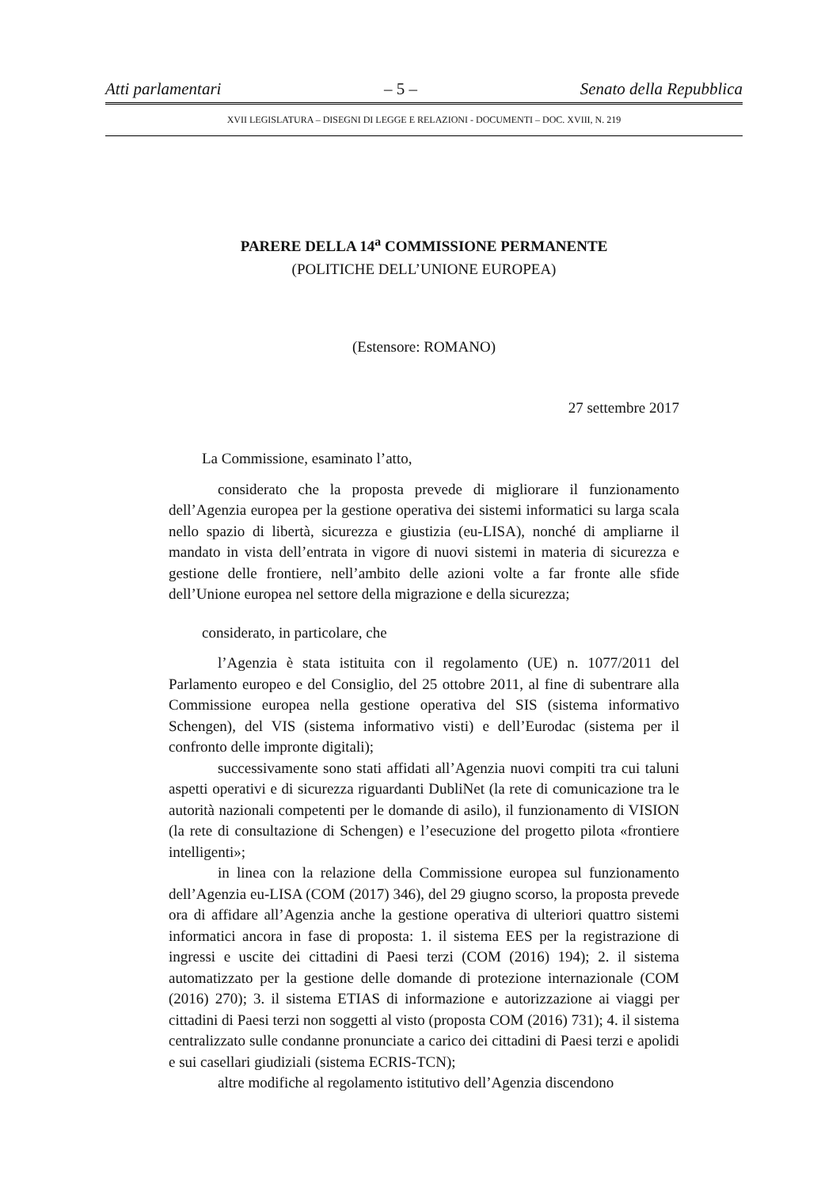Atti parlamentari – 5 – Senato della Repubblica
XVII LEGISLATURA – DISEGNI DI LEGGE E RELAZIONI - DOCUMENTI – DOC. XVIII, N. 219
PARERE DELLA 14<sup>a</sup> COMMISSIONE PERMANENTE
(POLITICHE DELL’UNIONE EUROPEA)
(Estensore: ROMANO)
27 settembre 2017
La Commissione, esaminato l’atto,
considerato che la proposta prevede di migliorare il funzionamento dell’Agenzia europea per la gestione operativa dei sistemi informatici su larga scala nello spazio di libertà, sicurezza e giustizia (eu-LISA), nonché di ampliarne il mandato in vista dell’entrata in vigore di nuovi sistemi in materia di sicurezza e gestione delle frontiere, nell’ambito delle azioni volte a far fronte alle sfide dell’Unione europea nel settore della migrazione e della sicurezza;
considerato, in particolare, che
l’Agenzia è stata istituita con il regolamento (UE) n. 1077/2011 del Parlamento europeo e del Consiglio, del 25 ottobre 2011, al fine di subentrare alla Commissione europea nella gestione operativa del SIS (sistema informativo Schengen), del VIS (sistema informativo visti) e dell’Eurodac (sistema per il confronto delle impronte digitali);
successivamente sono stati affidati all’Agenzia nuovi compiti tra cui taluni aspetti operativi e di sicurezza riguardanti DubliNet (la rete di comunicazione tra le autorità nazionali competenti per le domande di asilo), il funzionamento di VISION (la rete di consultazione di Schengen) e l’esecuzione del progetto pilota «frontiere intelligenti»;
in linea con la relazione della Commissione europea sul funzionamento dell’Agenzia eu-LISA (COM (2017) 346), del 29 giugno scorso, la proposta prevede ora di affidare all’Agenzia anche la gestione operativa di ulteriori quattro sistemi informatici ancora in fase di proposta: 1. il sistema EES per la registrazione di ingressi e uscite dei cittadini di Paesi terzi (COM (2016) 194); 2. il sistema automatizzato per la gestione delle domande di protezione internazionale (COM (2016) 270); 3. il sistema ETIAS di informazione e autorizzazione ai viaggi per cittadini di Paesi terzi non soggetti al visto (proposta COM (2016) 731); 4. il sistema centralizzato sulle condanne pronunciate a carico dei cittadini di Paesi terzi e apolidi e sui casellari giudiziali (sistema ECRIS-TCN);
altre modifiche al regolamento istitutivo dell’Agenzia discendono